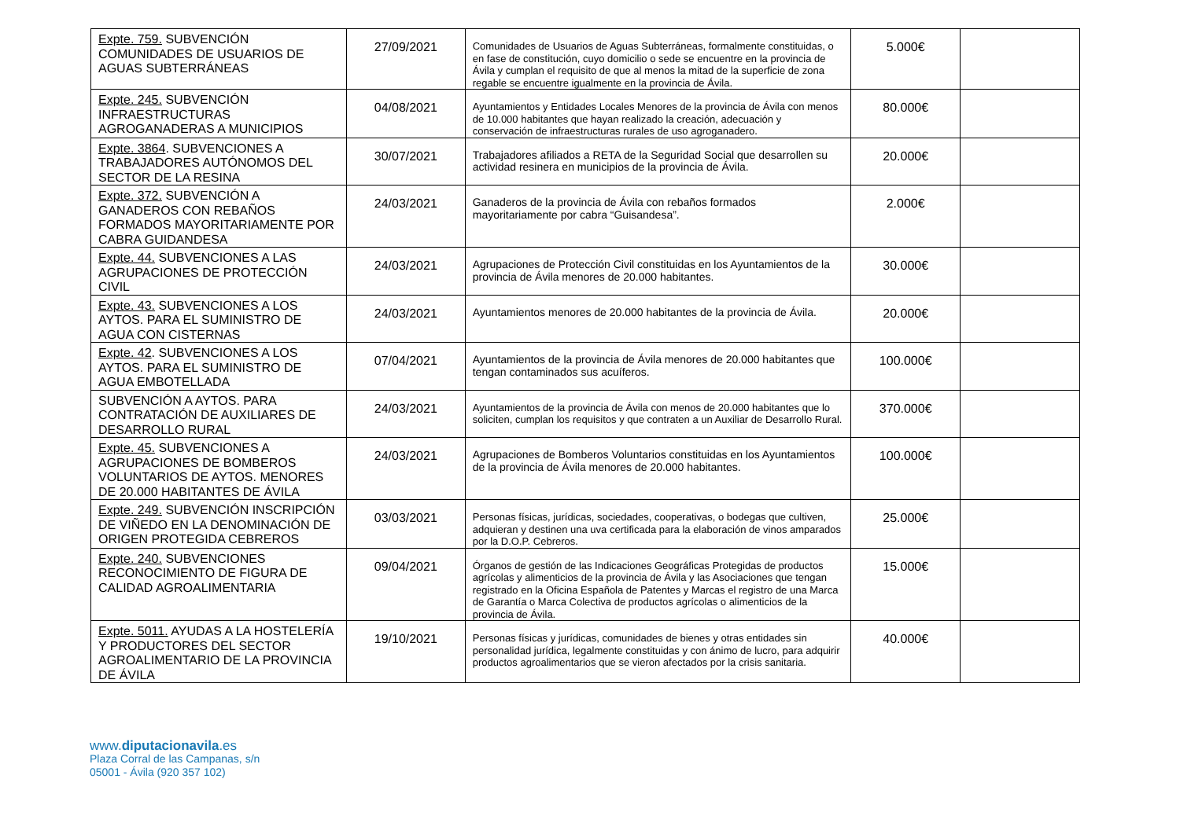| Expte. 759. SUBVENCIÓN COMUNIDADES DE USUARIOS DE AGUAS SUBTERRÁNEAS | 27/09/2021 | Comunidades de Usuarios de Aguas Subterráneas, formalmente constituidas, o en fase de constitución, cuyo domicilio o sede se encuentre en la provincia de Ávila y cumplan el requisito de que al menos la mitad de la superficie de zona regable se encuentre igualmente en la provincia de Ávila. | 5.000€ | |
| Expte. 245. SUBVENCIÓN INFRAESTRUCTURAS AGROGANADERAS A MUNICIPIOS | 04/08/2021 | Ayuntamientos y Entidades Locales Menores de la provincia de Ávila con menos de 10.000 habitantes que hayan realizado la creación, adecuación y conservación de infraestructuras rurales de uso agroganadero. | 80.000€ | |
| Expte. 3864 . SUBVENCIONES A TRABAJADORES AUTÓNOMOS DEL SECTOR DE LA RESINA | 30/07/2021 | Trabajadores afiliados a RETA de la Seguridad Social que desarrollen su actividad resinera en municipios de la provincia de Ávila. | 20.000€ | |
| Expte. 372. SUBVENCIÓN A GANADEROS CON REBAÑOS FORMADOS MAYORITARIAMENTE POR CABRA GUIDANDESA | 24/03/2021 | Ganaderos de la provincia de Ávila con rebaños formados mayoritariamente por cabra “Guisandesa”. | 2.000€ | |
| Expte. 44. SUBVENCIONES A LAS AGRUPACIONES DE PROTECCIÓN CIVIL | 24/03/2021 | Agrupaciones de Protección Civil constituidas en los Ayuntamientos de la provincia de Ávila menores de 20.000 habitantes. | 30.000€ | |
| Expte. 43. SUBVENCIONES A LOS AYTOS. PARA EL SUMINISTRO DE AGUA CON CISTERNAS | 24/03/2021 | Ayuntamientos menores de 20.000 habitantes de la provincia de Ávila. | 20.000€ | |
| Expte. 42 . SUBVENCIONES A LOS AYTOS. PARA EL SUMINISTRO DE AGUA EMBOTELLADA | 07/04/2021 | Ayuntamientos de la provincia de Ávila menores de 20.000 habitantes que tengan contaminados sus acuíferos. | 100.000€ | |
| SUBVENCIÓN A AYTOS. PARA CONTRATACIÓN DE AUXILIARES DE DESARROLLO RURAL | 24/03/2021 | Ayuntamientos de la provincia de Ávila con menos de 20.000 habitantes que lo soliciten, cumplan los requisitos y que contraten a un Auxiliar de Desarrollo Rural. | 370.000€ | |
| Expte. 45. SUBVENCIONES A AGRUPACIONES DE BOMBEROS VOLUNTARIOS DE AYTOS. MENORES DE 20.000 HABITANTES DE ÁVILA | 24/03/2021 | Agrupaciones de Bomberos Voluntarios constituidas en los Ayuntamientos de la provincia de Ávila menores de 20.000 habitantes. | 100.000€ | |
| Expte. 249. SUBVENCIÓN INSCRIPCIÓN DE VIÑEDO EN LA DENOMINACIÓN DE ORIGEN PROTEGIDA CEBREROS | 03/03/2021 | Personas físicas, jurídicas, sociedades, cooperativas, o bodegas que cultiven, adquieran y destinen una uva certificada para la elaboración de vinos amparados por la D.O.P. Cebreros. | 25.000€ | |
| Expte. 240. SUBVENCIONES RECONOCIMIENTO DE FIGURA DE CALIDAD AGROALIMENTARIA | 09/04/2021 | Órganos de gestión de las Indicaciones Geográficas Protegidas de productos agrícolas y alimenticios de la provincia de Ávila y las Asociaciones que tengan registrado en la Oficina Española de Patentes y Marcas el registro de una Marca de Garantía o Marca Colectiva de productos agrícolas o alimenticios de la provincia de Ávila. | 15.000€ | |
| Expte. 5011. AYUDAS A LA HOSTELERÍA Y PRODUCTORES DEL SECTOR AGROALIMENTARIO DE LA PROVINCIA DE ÁVILA | 19/10/2021 | Personas físicas y jurídicas, comunidades de bienes y otras entidades sin personalidad jurídica, legalmente constituidas y con ánimo de lucro, para adquirir productos agroalimentarios que se vieron afectados por la crisis sanitaria. | 40.000€ | |
www.diputacionavila.es
Plaza Corral de las Campanas, s/n
05001 - Ávila (920 357 102)